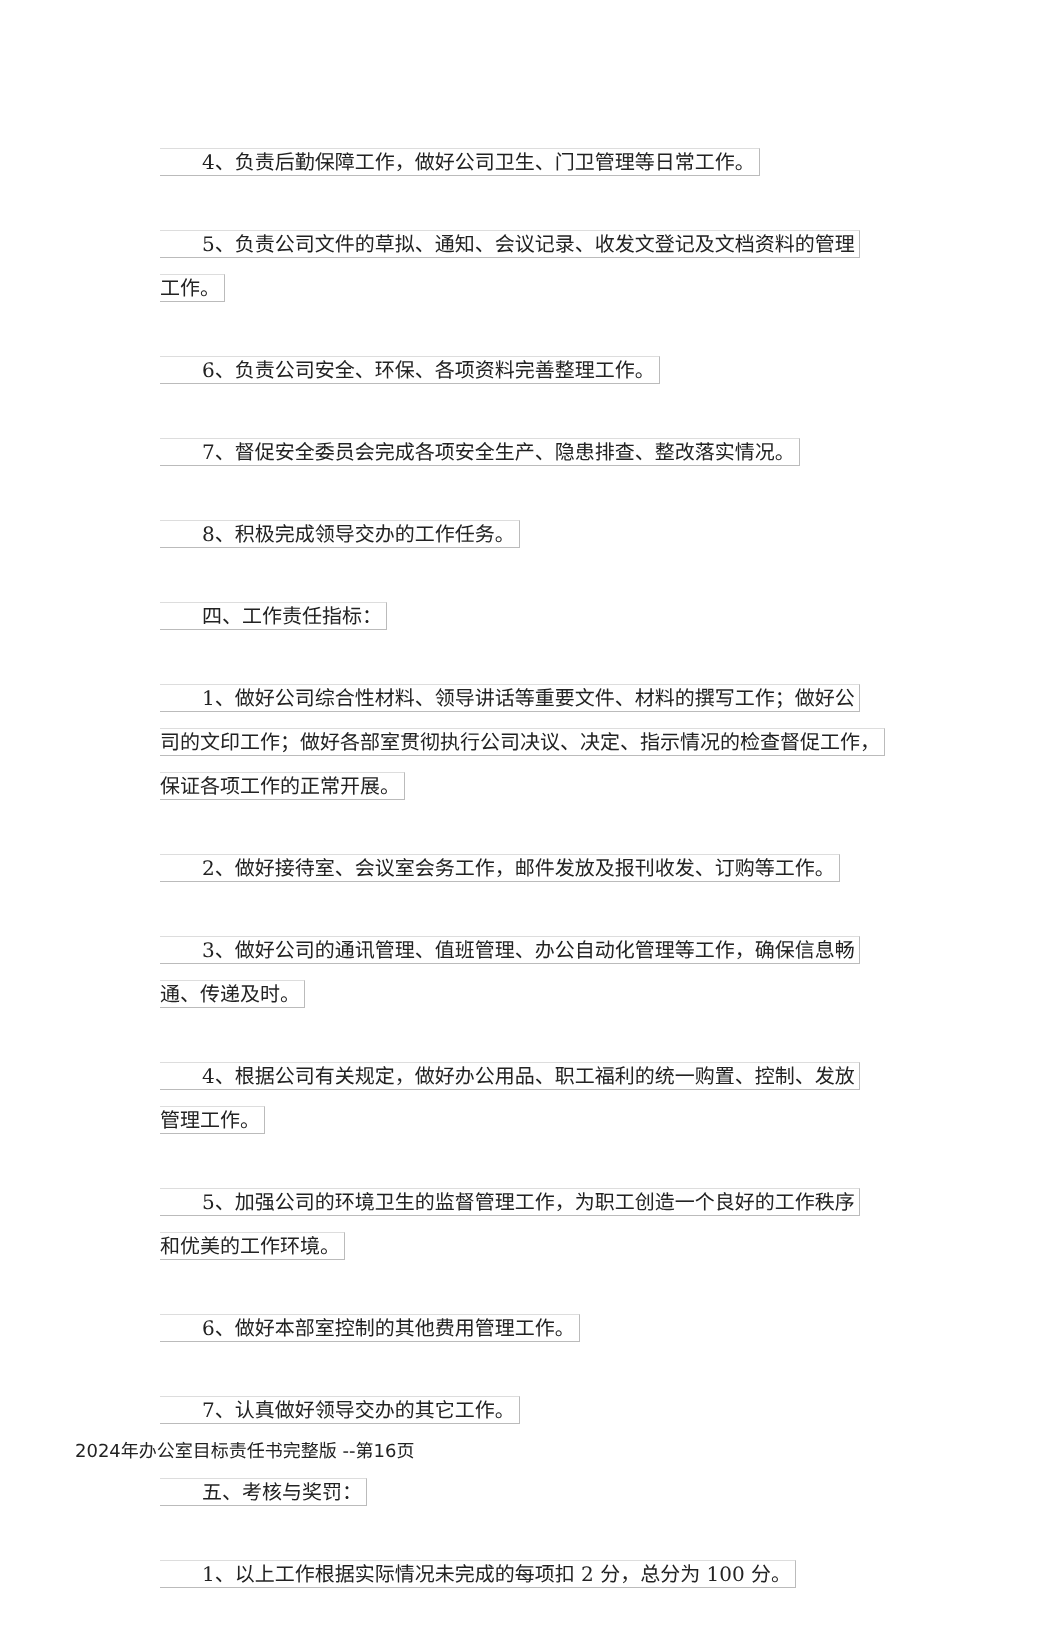4、负责后勤保障工作，做好公司卫生、门卫管理等日常工作。
5、负责公司文件的草拟、通知、会议记录、收发文登记及文档资料的管理
工作。
6、负责公司安全、环保、各项资料完善整理工作。
7、督促安全委员会完成各项安全生产、隐患排查、整改落实情况。
8、积极完成领导交办的工作任务。
四、工作责任指标：
1、做好公司综合性材料、领导讲话等重要文件、材料的撰写工作；做好公
司的文印工作；做好各部室贯彻执行公司决议、决定、指示情况的检查督促工作，
保证各项工作的正常开展。
2、做好接待室、会议室会务工作，邮件发放及报刊收发、订购等工作。
3、做好公司的通讯管理、值班管理、办公自动化管理等工作，确保信息畅
通、传递及时。
4、根据公司有关规定，做好办公用品、职工福利的统一购置、控制、发放
管理工作。
5、加强公司的环境卫生的监督管理工作，为职工创造一个良好的工作秩序
和优美的工作环境。
6、做好本部室控制的其他费用管理工作。
7、认真做好领导交办的其它工作。
五、考核与奖罚：
1、以上工作根据实际情况未完成的每项扣 2 分，总分为 100 分。
2024年办公室目标责任书完整版 --第16页